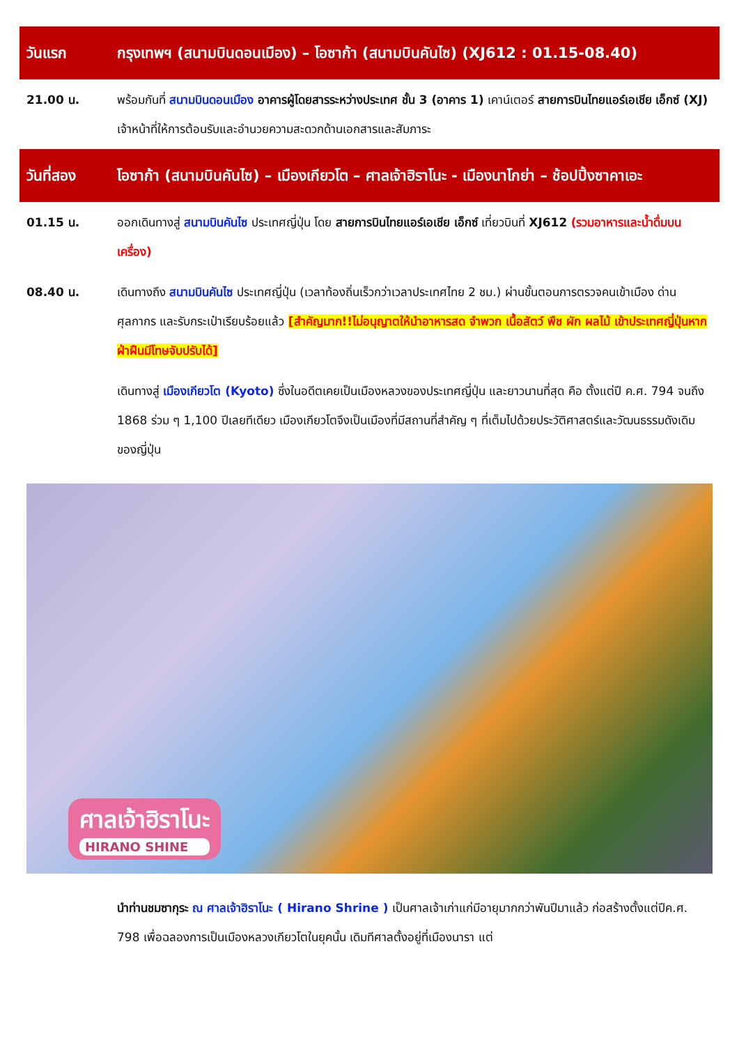| วันแรก | กรุงเทพฯ (สนามบินดอนเมือง) – โอซาก้า (สนามบินคันไซ) (XJ612 : 01.15-08.40) |
| 21.00 น. | พร้อมกันที่ สนามบินดอนเมือง อาคารผู้โดยสารระหว่างประเทศ ชั้น 3 (อาคาร 1) เคาน์เตอร์ สายการบินไทยแอร์เอเชีย เอ็กซ์ (XJ) เจ้าหน้าที่ให้การต้อนรับและอำนวยความสะดวกด้านเอกสารและสัมภาระ |
| วันที่สอง | โอซาก้า (สนามบินคันไซ) – เมืองเกียวโต – ศาลเจ้าฮิราโนะ - เมืองนาโกย่า – ช้อปปิ้งซาคาเอะ |
| 01.15 น. | ออกเดินทางสู่ สนามบินคันไซ ประเทศญี่ปุ่น โดย สายการบินไทยแอร์เอเชีย เอ็กซ์ เที่ยวบินที่ XJ612 (รวมอาหารและน้ำดื่มบนเครื่อง) |
| 08.40 น. | เดินทางถึง สนามบินคันไซ ประเทศญี่ปุ่น (เวลาท้องถิ่นเร็วกว่าเวลาประเทศไทย 2 ชม.) ผ่านขั้นตอนการตรวจคนเข้าเมือง ด่านศุลกากร และรับกระเป๋าเรียบร้อยแล้ว [สำคัญมาก!!ไม่อนุญาตให้นำอาหารสด จำพวก เนื้อสัตว์ พืช ผัก ผลไม้ เข้าประเทศญี่ปุ่นหากฝ่าฝืนมีโทษจับปรับได้] |
| | เดินทางสู่ เมืองเกียวโต (Kyoto) ซึ่งในอดีตเคยเป็นเมืองหลวงของประเทศญี่ปุ่น และยาวนานที่สุด คือ ตั้งแต่ปี ค.ศ. 794 จนถึง 1868 ร่วม ๆ 1,100 ปีเลยทีเดียว เมืองเกียวโตจึงเป็นเมืองที่มีสถานที่สำคัญ ๆ ที่เต็มไปด้วยประวัติศาสตร์และวัฒนธรรมดังเดิมของญี่ปุ่น |
ศาลเจ้าฮิราโนะ
HIRANO SHINE
| | นำท่านชมซากุระ ณ ศาลเจ้าฮิราโนะ ( Hirano Shrine ) เป็นศาลเจ้าเก่าแก่มีอายุมากกว่าพันปีมาแล้ว ก่อสร้างตั้งแต่ปีค.ศ. 798 เพื่อฉลองการเป็นเมืองหลวงเกียวโตในยุคนั้น เดิมทีศาลตั้งอยู่ที่เมืองนารา แต่ |